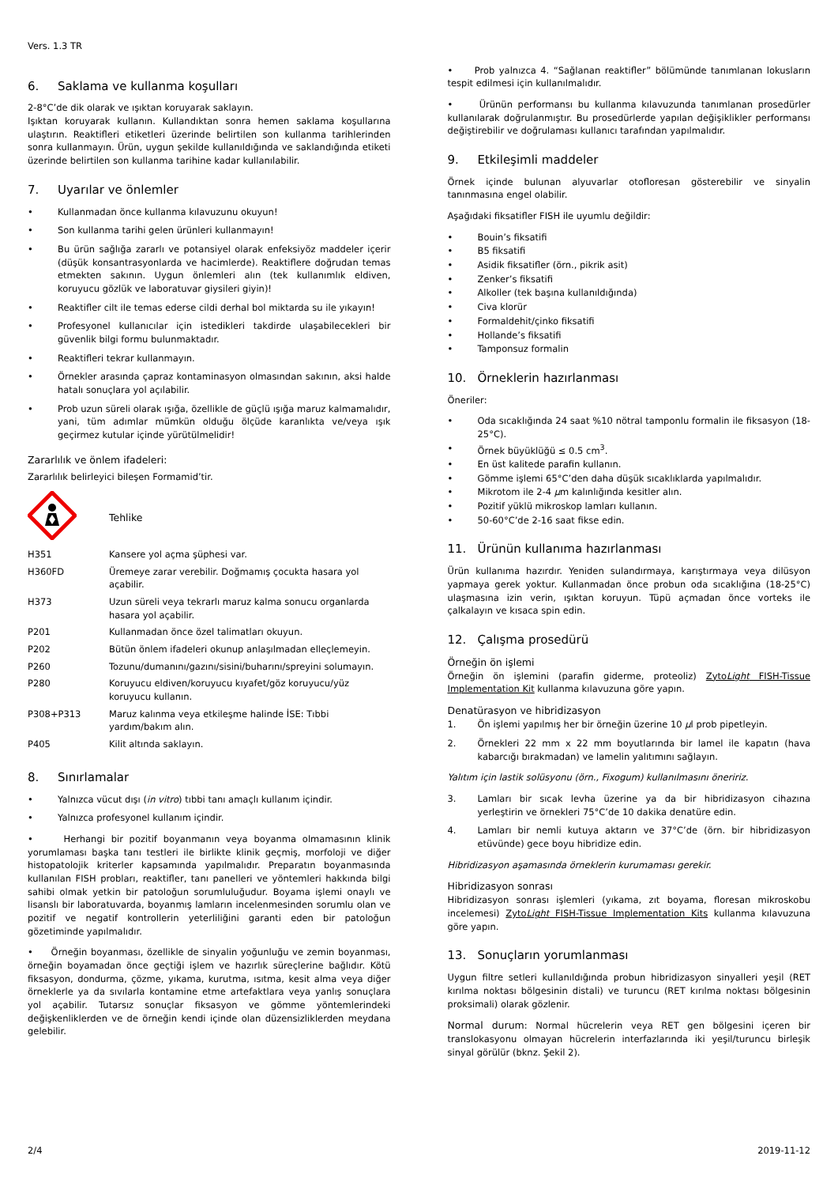Vers. 1.3 TR
6. Saklama ve kullanma koşulları
2-8°C’de dik olarak ve ışıktan koruyarak saklayın.
Işıktan koruyarak kullanın. Kullandıktan sonra hemen saklama koşullarına ulaştırın. Reaktifleri etiketleri üzerinde belirtilen son kullanma tarihlerinden sonra kullanmayın. Ürün, uygun şekilde kullanıldığında ve saklandığında etiketi üzerinde belirtilen son kullanma tarihine kadar kullanılabilir.
7. Uyarılar ve önlemler
• Kullanmadan önce kullanma kılavuzunu okuyun!
• Son kullanma tarihi gelen ürünleri kullanmayın!
• Bu ürün sağlığa zararlı ve potansiyel olarak enfeksiyöz maddeler içerir (düşük konsantrasyonlarda ve hacimlerde). Reaktiflere doğrudan temas etmekten sakının. Uygun önlemleri alın (tek kullanımlık eldiven, koruyucu gözlük ve laboratuvar giysileri giyin)!
• Reaktifler cilt ile temas ederse cildi derhal bol miktarda su ile yıkayın!
• Profesyonel kullanıcılar için istedikleri takdirde ulaşabilecekleri bir güvenlik bilgi formu bulunmaktadır.
• Reaktifleri tekrar kullanmayın.
• Örnekler arasında çapraz kontaminasyon olmasından sakının, aksi halde hatalı sonuçlara yol açılabilir.
• Prob uzun süreli olarak ışığa, özellikle de güçlü ışığa maruz kalmamalıdır, yani, tüm adımlar mümkün olduğu ölçüde karanlıkta ve/veya ışık geçirmez kutular içinde yürütülmelidir!
Zararlılık ve önlem ifadeleri:
Zararlılık belirleyici bileşen Formamid’tir.
| | Tehlike |
| H351 | Kansere yol açma şüphesi var. |
| H360FD | Üremeye zarar verebilir. Doğmamış çocukta hasara yol açabilir. |
| H373 | Uzun süreli veya tekrarlı maruz kalma sonucu organlarda hasara yol açabilir. |
| P201 | Kullanmadan önce özel talimatları okuyun. |
| P202 | Bütün önlem ifadeleri okunup anlaşılmadan elleçlemeyin. |
| P260 | Tozunu/dumanını/gazını/sisini/buharını/spreyini solumayın. |
| P280 | Koruyucu eldiven/koruyucu kıyafet/göz koruyucu/yüz koruyucu kullanın. |
| P308+P313 | Maruz kalınma veya etkileşme halinde İSE: Tıbbi yardım/bakım alın. |
| P405 | Kilit altında saklayın. |
8. Sınırlamalar
• Yalnızca vücut dışı (in vitro) tıbbi tanı amaçlı kullanım içindir.
• Yalnızca profesyonel kullanım içindir.
• Herhangi bir pozitif boyanmanın veya boyanma olmamasının klinik yorumlaması başka tanı testleri ile birlikte klinik geçmiş, morfoloji ve diğer histopatolojik kriterler kapsamında yapılmalıdır. Preparatın boyanmasında kullanılan FISH probları, reaktifler, tanı panelleri ve yöntemleri hakkında bilgi sahibi olmak yetkin bir patoloğun sorumluluğudur. Boyama işlemi onaylı ve lisanslı bir laboratuvarda, boyanmış lamların incelenmesinden sorumlu olan ve pozitif ve negatif kontrollerin yeterliliğini garanti eden bir patoloğun gözetiminde yapılmalıdır.
• Örneğin boyanması, özellikle de sinyalin yoğunluğu ve zemin boyanması, örneğin boyamadan önce geçtiği işlem ve hazırlık süreçlerine bağlıdır. Kötü fiksasyon, dondurma, çözme, yıkama, kurutma, ısıtma, kesit alma veya diğer örneklerle ya da sıvılarla kontamine etme artefaktlara veya yanlış sonuçlara yol açabilir. Tutarsız sonuçlar fiksasyon ve gömme yöntemlerindeki değişkenliklerden ve de örneğin kendi içinde olan düzensizliklerden meydana gelebilir.
• Prob yalnızca 4. “Sağlanan reaktifler” bölümünde tanımlanan lokusların tespit edilmesi için kullanılmalıdır.
• Ürünün performansı bu kullanma kılavuzunda tanımlanan prosedürler kullanılarak doğrulanmıştır. Bu prosedürlerde yapılan değişiklikler performansı değiştirebilir ve doğrulaması kullanıcı tarafından yapılmalıdır.
9. Etkileşimli maddeler
Örnek içinde bulunan alyuvarlar otofloresan gösterebilir ve sinyalin tanınmasına engel olabilir.
Aşağıdaki fiksatifler FISH ile uyumlu değildir:
• Bouin’s fiksatifi
• B5 fiksatifi
• Asidik fiksatifler (örn., pikrik asit)
• Zenker’s fiksatifi
• Alkoller (tek başına kullanıldığında)
• Civa klorür
• Formaldehit/çinko fiksatifi
• Hollande’s fiksatifi
• Tamponsuz formalin
10. Örneklerin hazırlanması
Öneriler:
• Oda sıcaklığında 24 saat %10 nötral tamponlu formalin ile fiksasyon (18-25°C).
• Örnek büyüklüğü ≤ 0.5 cm<sup>3</sup>.
• En üst kalitede parafin kullanın.
• Gömme işlemi 65°C’den daha düşük sıcaklıklarda yapılmalıdır.
• Mikrotom ile 2-4 µm kalınlığında kesitler alın.
• Pozitif yüklü mikroskop lamları kullanın.
• 50-60°C’de 2-16 saat fikse edin.
11. Ürünün kullanıma hazırlanması
Ürün kullanıma hazırdır. Yeniden sulandırmaya, karıştırmaya veya dilüsyon yapmaya gerek yoktur. Kullanmadan önce probun oda sıcaklığına (18-25°C) ulaşmasına izin verin, ışıktan koruyun. Tüpü açmadan önce vorteks ile çalkalayın ve kısaca spin edin.
12. Çalışma prosedürü
Örneğin ön işlemi
Örneğin ön işlemini (parafin giderme, proteoliz) ZytoLight FISH-Tissue Implementation Kit kullanma kılavuzuna göre yapın.
Denatürasyon ve hibridizasyon
1. Ön işlemi yapılmış her bir örneğin üzerine 10 µl prob pipetleyin.
2. Örnekleri 22 mm x 22 mm boyutlarında bir lamel ile kapatın (hava kabarcığı bırakmadan) ve lamelin yalıtımını sağlayın.
Yalıtım için lastik solüsyonu (örn., Fixogum) kullanılmasını öneririz.
3. Lamları bir sıcak levha üzerine ya da bir hibridizasyon cihazına yerleştirin ve örnekleri 75°C’de 10 dakika denatüre edin.
4. Lamları bir nemli kutuya aktarın ve 37°C’de (örn. bir hibridizasyon etüvünde) gece boyu hibridize edin.
Hibridizasyon aşamasında örneklerin kurumaması gerekir.
Hibridizasyon sonrası
Hibridizasyon sonrası işlemleri (yıkama, zıt boyama, floresan mikroskobu incelemesi) ZytoLight FISH-Tissue Implementation Kits kullanma kılavuzuna göre yapın.
13. Sonuçların yorumlanması
Uygun filtre setleri kullanıldığında probun hibridizasyon sinyalleri yeşil (RET kırılma noktası bölgesinin distali) ve turuncu (RET kırılma noktası bölgesinin proksimali) olarak gözlenir.
Normal durum: Normal hücrelerin veya RET gen bölgesini içeren bir translokasyonu olmayan hücrelerin interfazlarında iki yeşil/turuncu birleşik sinyal görülür (bknz. Şekil 2).
2/4 2019-11-12